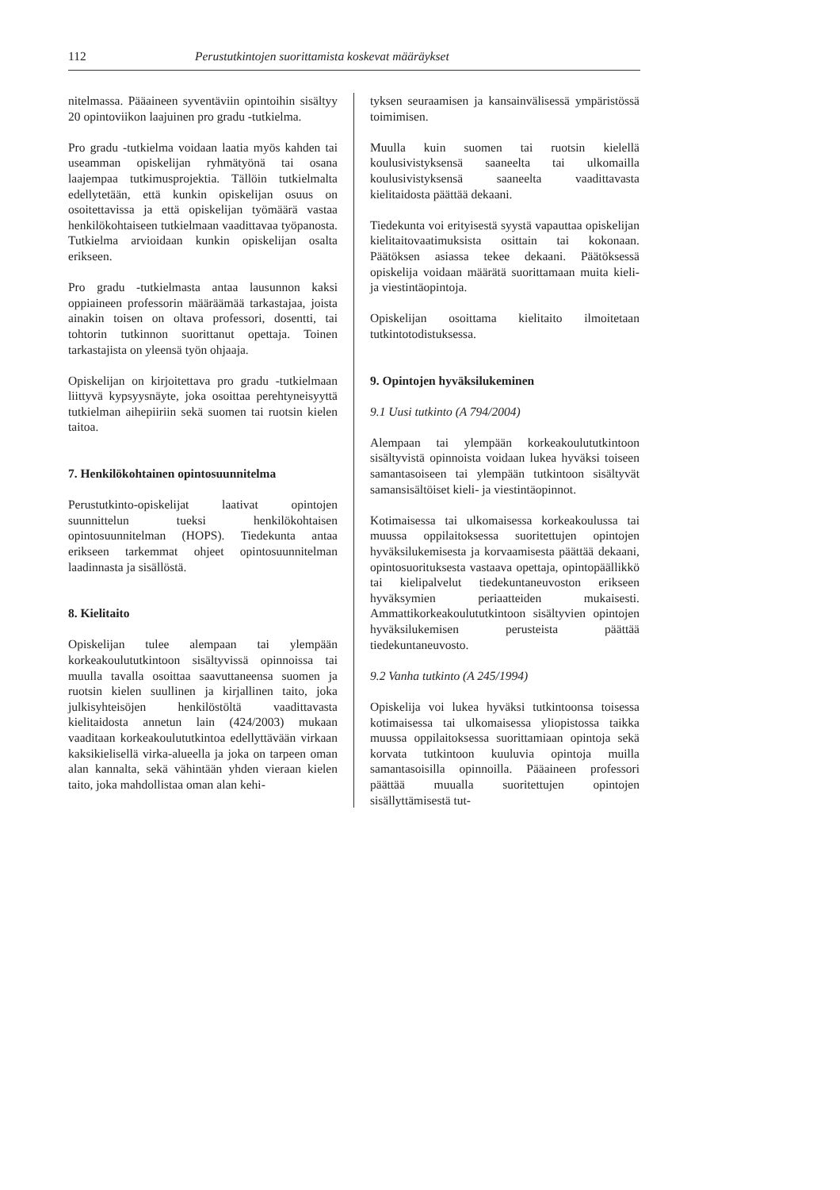112 Perustutkintojen suorittamista koskevat määräykset
nitelmassa. Pääaineen syventäviin opintoihin sisältyy 20 opintoviikon laajuinen pro gradu -tutkielma.
Pro gradu -tutkielma voidaan laatia myös kahden tai useamman opiskelijan ryhmätyönä tai osana laajempaa tutkimusprojektia. Tällöin tutkielmalta edellytetään, että kunkin opiskelijan osuus on osoitettavissa ja että opiskelijan työmäärä vastaa henkilökohtaiseen tutkielmaan vaadittavaa työpanosta. Tutkielma arvioidaan kunkin opiskelijan osalta erikseen.
Pro gradu -tutkielmasta antaa lausunnon kaksi oppiaineen professorin määräämää tarkastajaa, joista ainakin toisen on oltava professori, dosentti, tai tohtorin tutkinnon suorittanut opettaja. Toinen tarkastajista on yleensä työn ohjaaja.
Opiskelijan on kirjoitettava pro gradu -tutkielmaan liittyvä kypsyysnäyte, joka osoittaa perehtyneisyyttä tutkielman aihepiiriin sekä suomen tai ruotsin kielen taitoa.
7. Henkilökohtainen opintosuunnitelma
Perustutkinto-opiskelijat laativat opintojen suunnittelun tueksi henkilökohtaisen opintosuunnitelman (HOPS). Tiedekunta antaa erikseen tarkemmat ohjeet opintosuunnitelman laadinnasta ja sisällöstä.
8. Kielitaito
Opiskelijan tulee alempaan tai ylempään korkeakoulututkintoon sisältyvissä opinnoissa tai muulla tavalla osoittaa saavuttaneensa suomen ja ruotsin kielen suullinen ja kirjallinen taito, joka julkisyhteisöjen henkilöstöltä vaadittavasta kielitaidosta annetun lain (424/2003) mukaan vaaditaan korkeakoulututkintoa edellyttävään virkaan kaksikielisellä virka-alueella ja joka on tarpeen oman alan kannalta, sekä vähintään yhden vieraan kielen taito, joka mahdollistaa oman alan kehi-
tyksen seuraamisen ja kansainvälisessä ympäristössä toimimisen.
Muulla kuin suomen tai ruotsin kielellä koulusivistyksensä saaneelta tai ulkomailla koulusivistyksensä saaneelta vaadittavasta kielitaidosta päättää dekaani.
Tiedekunta voi erityisestä syystä vapauttaa opiskelijan kielitaitovaatimuksista osittain tai kokonaan. Päätöksen asiassa tekee dekaani. Päätöksessä opiskelija voidaan määrätä suorittamaan muita kieli- ja viestintäopintoja.
Opiskelijan osoittama kielitaito ilmoitetaan tutkintotodistuksessa.
9. Opintojen hyväksilukeminen
9.1 Uusi tutkinto (A 794/2004)
Alempaan tai ylempään korkeakoulututkintoon sisältyvistä opinnoista voidaan lukea hyväksi toiseen samantasoiseen tai ylempään tutkintoon sisältyvät samansisältöiset kieli- ja viestintäopinnot.
Kotimaisessa tai ulkomaisessa korkeakoulussa tai muussa oppilaitoksessa suoritettujen opintojen hyväksilukemisesta ja korvaamisesta päättää dekaani, opintosuorituksesta vastaava opettaja, opintopäällikkö tai kielipalvelut tiedekuntaneuvoston erikseen hyväksymien periaatteiden mukaisesti. Ammattikorkeakoulututkintoon sisältyvien opintojen hyväksilukemisen perusteista päättää tiedekuntaneuvosto.
9.2 Vanha tutkinto (A 245/1994)
Opiskelija voi lukea hyväksi tutkintoonsa toisessa kotimaisessa tai ulkomaisessa yliopistossa taikka muussa oppilaitoksessa suorittamiaan opintoja sekä korvata tutkintoon kuuluvia opintoja muilla samantasoisilla opinnoilla. Pääaineen professori päättää muualla suoritettujen opintojen sisällyttämisestä tut-